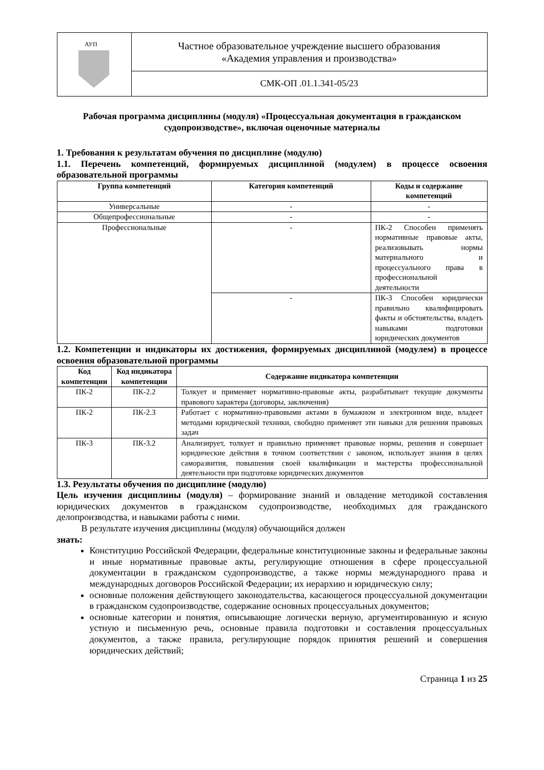| АУП | Частное образовательное учреждение высшего образования «Академия управления и производства» |
| | СМК-ОП .01.1.341-05/23 |
Рабочая программа дисциплины (модуля) «Процессуальная документация в гражданском судопроизводстве», включая оценочные материалы
1. Требования к результатам обучения по дисциплине (модулю)
1.1. Перечень компетенций, формируемых дисциплиной (модулем) в процессе освоения образовательной программы
| Группа компетенций | Категория компетенций | Коды и содержание компетенций |
| --- | --- | --- |
| Универсальные | - | - |
| Общепрофессиональные | - | - |
| Профессиональные | - | ПК-2 Способен применять нормативные правовые акты, реализовывать нормы материального и процессуального права в профессиональной деятельности |
| | - | ПК-3 Способен юридически правильно квалифицировать факты и обстоятельства, владеть навыками подготовки юридических документов |
1.2. Компетенции и индикаторы их достижения, формируемых дисциплиной (модулем) в процессе освоения образовательной программы
| Код компетенции | Код индикатора компетенции | Содержание индикатора компетенции |
| --- | --- | --- |
| ПК-2 | ПК-2.2 | Толкует и применяет нормативно-правовые акты, разрабатывает текущие документы правового характера (договоры, заключения) |
| ПК-2 | ПК-2.3 | Работает с нормативно-правовыми актами в бумажном и электронном виде, владеет методами юридической техники, свободно применяет эти навыки для решения правовых задач |
| ПК-3 | ПК-3.2 | Анализирует, толкует и правильно применяет правовые нормы, решения и совершает юридические действия в точном соответствии с законом, использует знания в целях саморазвития, повышения своей квалификации и мастерства профессиональной деятельности при подготовке юридических документов |
1.3. Результаты обучения по дисциплине (модулю)
Цель изучения дисциплины (модуля) – формирование знаний и овладение методикой составления юридических документов в гражданском судопроизводстве, необходимых для гражданского делопроизводства, и навыками работы с ними.
В результате изучения дисциплины (модуля) обучающийся должен
знать:
Конституцию Российской Федерации, федеральные конституционные законы и федеральные законы и иные нормативные правовые акты, регулирующие отношения в сфере процессуальной документации в гражданском судопроизводстве, а также нормы международного права и международных договоров Российской Федерации; их иерархию и юридическую силу;
основные положения действующего законодательства, касающегося процессуальной документации в гражданском судопроизводстве, содержание основных процессуальных документов;
основные категории и понятия, описывающие логически верную, аргументированную и ясную устную и письменную речь, основные правила подготовки и составления процессуальных документов, а также правила, регулирующие порядок принятия решений и совершения юридических действий;
Страница 1 из 25